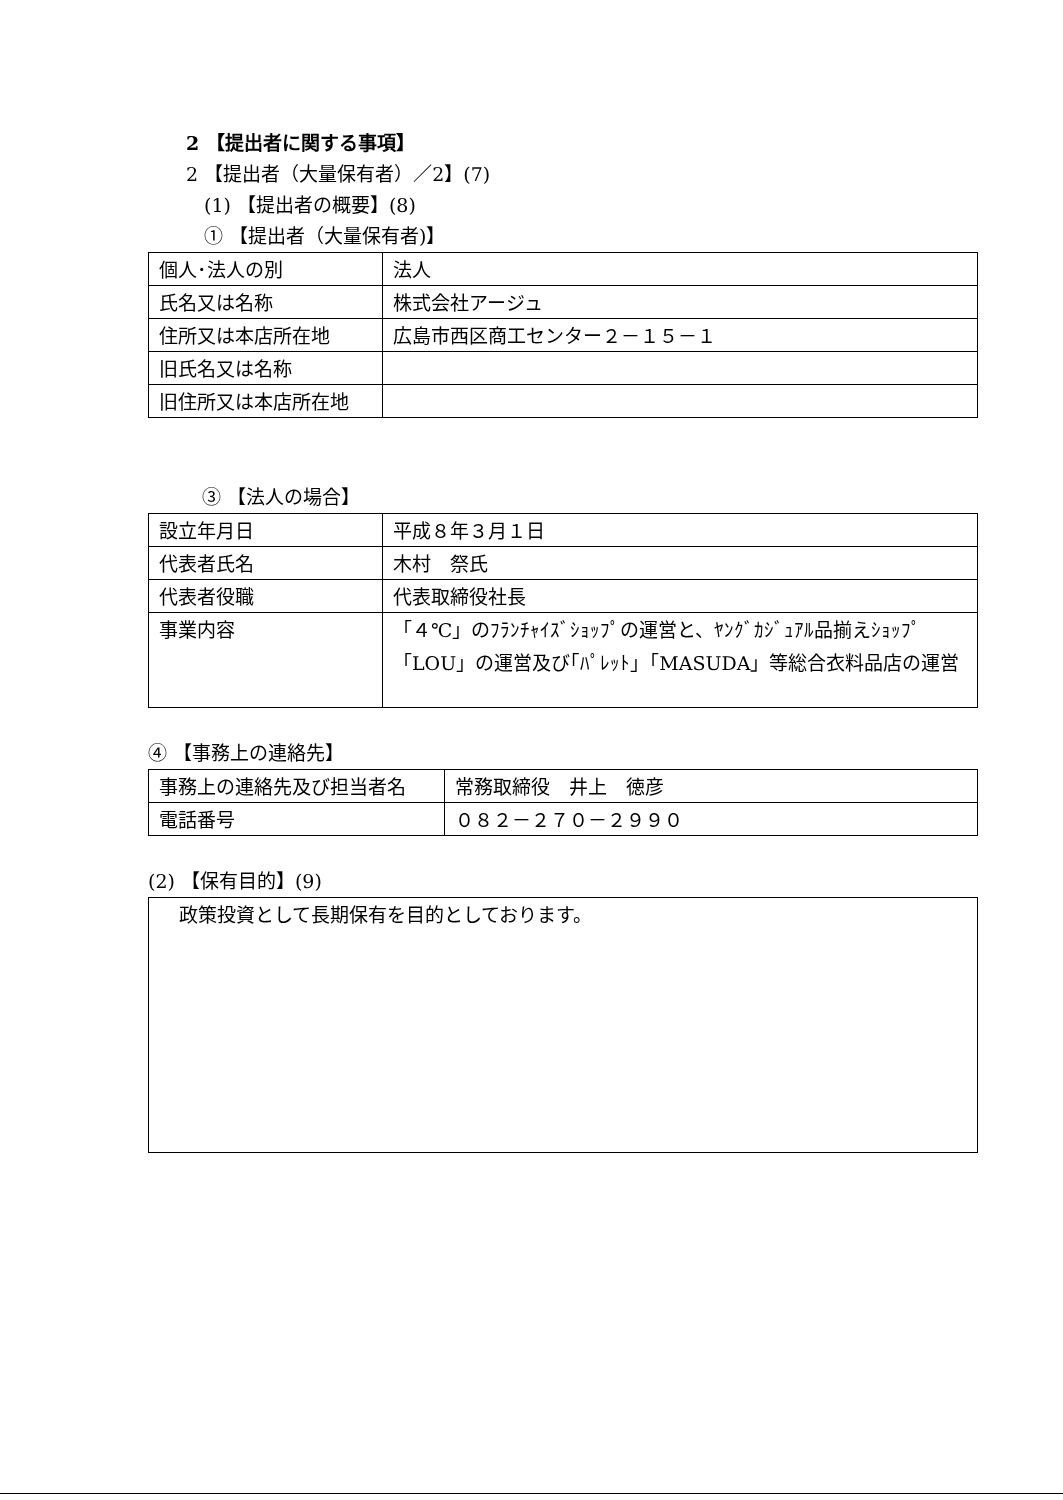2 【提出者に関する事項】
2 【提出者（大量保有者）／2】(7)
(1) 【提出者の概要】(8)
① 【提出者（大量保有者)】
| 個人･法人の別 | 法人 |
| 氏名又は名称 | 株式会社アージュ |
| 住所又は本店所在地 | 広島市西区商工センター２－１５－１ |
| 旧氏名又は名称 | |
| 旧住所又は本店所在地 | |
③ 【法人の場合】
| 設立年月日 | 平成８年３月１日 |
| 代表者氏名 | 木村 祭氏 |
| 代表者役職 | 代表取締役社長 |
| 事業内容 | 「４℃」のﾌﾗﾝﾁｬｲｽﾞｼｮｯﾌﾟの運営と、ﾔﾝｸﾞｶｼﾞｭｱﾙ品揃えｼｮｯﾌﾟ「LOU」の運営及び｢ﾊﾟﾚｯﾄ｣「MASUDA」等総合衣料品店の運営 |
④ 【事務上の連絡先】
| 事務上の連絡先及び担当者名 | 常務取締役 井上 徳彦 |
| 電話番号 | ０８２－２７０－２９９０ |
(2) 【保有目的】(9)
| 政策投資として長期保有を目的としております。 |